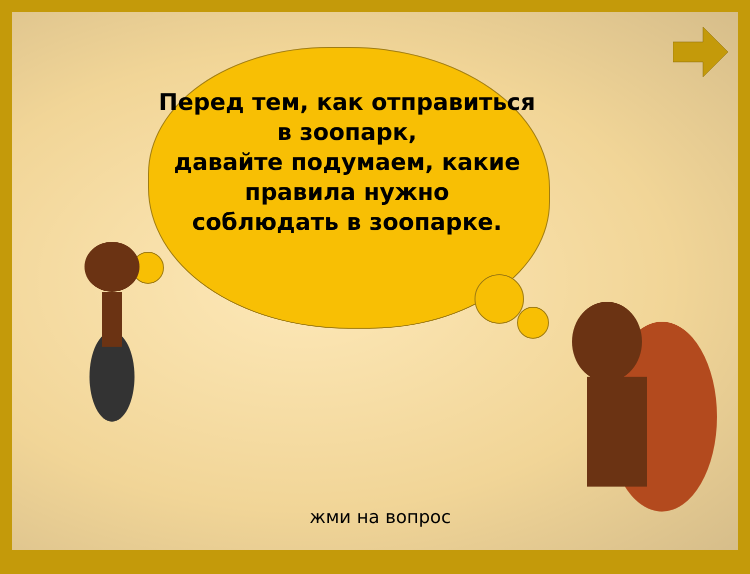Перед тем, как отправиться
в зоопарк,
давайте подумаем, какие
правила нужно
соблюдать в зоопарке.
жми на вопрос